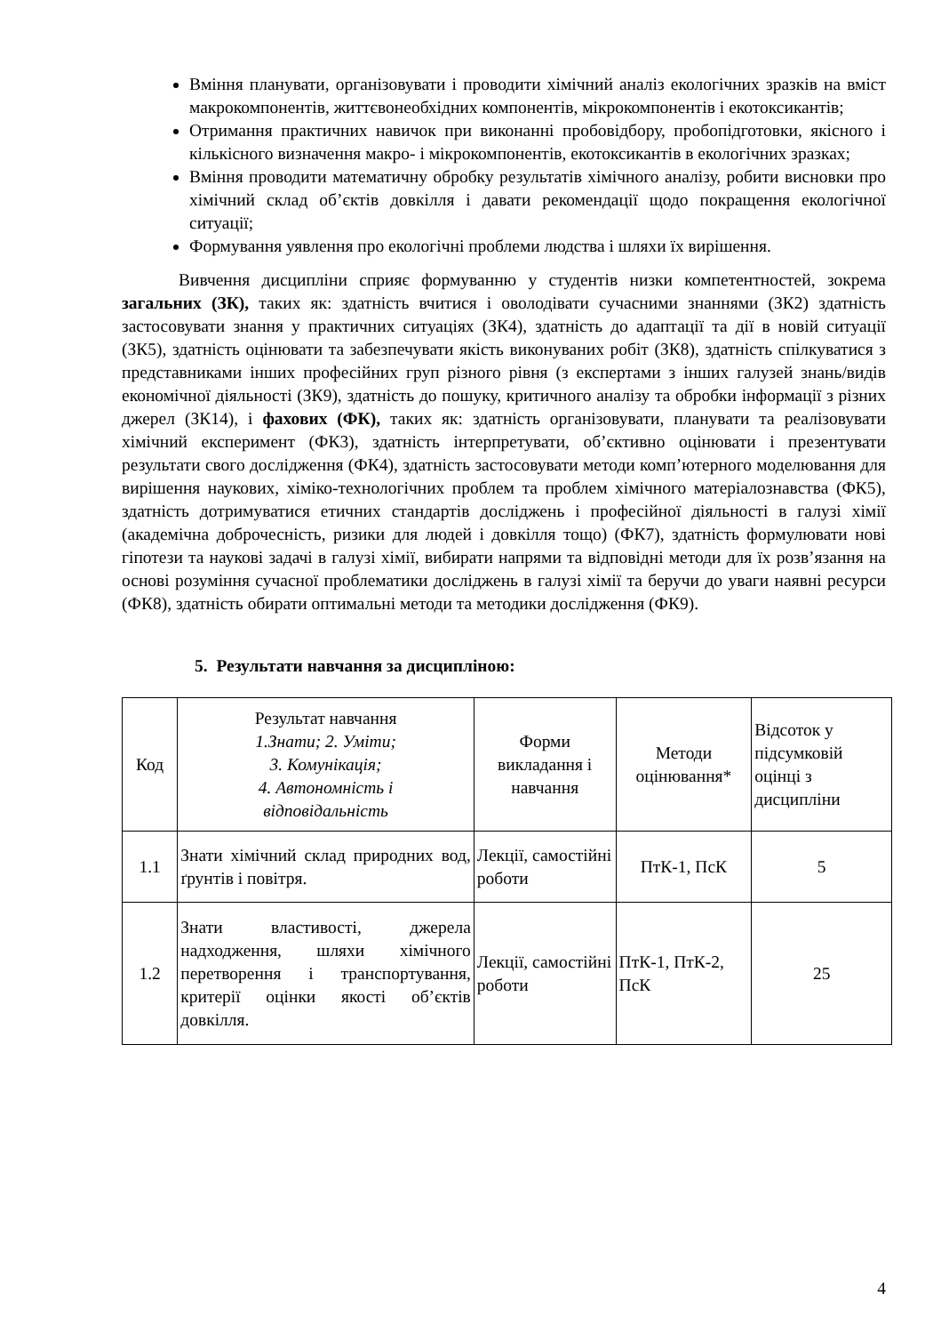Вміння планувати, організовувати і проводити хімічний аналіз екологічних зразків на вміст макрокомпонентів, життєвонеобхідних компонентів, мікрокомпонентів і екотоксикантів;
Отримання практичних навичок при виконанні пробовідбору, пробопідготовки, якісного і кількісного визначення макро- і мікрокомпонентів, екотоксикантів в екологічних зразках;
Вміння проводити математичну обробку результатів хімічного аналізу, робити висновки про хімічний склад об’єктів довкілля і давати рекомендації щодо покращення екологічної ситуації;
Формування уявлення про екологічні проблеми людства і шляхи їх вирішення.
Вивчення дисципліни сприяє формуванню у студентів низки компетентностей, зокрема загальних (ЗК), таких як: здатність вчитися і оволодівати сучасними знаннями (ЗК2) здатність застосовувати знання у практичних ситуаціях (ЗК4), здатність до адаптації та дії в новій ситуації (ЗК5), здатність оцінювати та забезпечувати якість виконуваних робіт (ЗК8), здатність спілкуватися з представниками інших професійних груп різного рівня (з експертами з інших галузей знань/видів економічної діяльності (ЗК9), здатність до пошуку, критичного аналізу та обробки інформації з різних джерел (ЗК14), і фахових (ФК), таких як: здатність організовувати, планувати та реалізовувати хімічний експеримент (ФК3), здатність інтерпретувати, об’єктивно оцінювати і презентувати результати свого дослідження (ФК4), здатність застосовувати методи комп’ютерного моделювання для вирішення наукових, хіміко-технологічних проблем та проблем хімічного матеріалознавства (ФК5), здатність дотримуватися етичних стандартів досліджень і професійної діяльності в галузі хімії (академічна доброчесність, ризики для людей і довкілля тощо) (ФК7), здатність формулювати нові гіпотези та наукові задачі в галузі хімії, вибирати напрями та відповідні методи для їх розв’язання на основі розуміння сучасної проблематики досліджень в галузі хімії та беручи до уваги наявні ресурси (ФК8), здатність обирати оптимальні методи та методики дослідження (ФК9).
5. Результати навчання за дисципліною:
| Код | Результат навчання 1.Знати; 2. Уміти; 3. Комунікація; 4. Автономність і відповідальність | Форми викладання і навчання | Методи оцінювання* | Відсоток у підсумковій оцінці з дисципліни |
| 1.1 | Знати хімічний склад природних вод, ґрунтів і повітря. | Лекції, самостійні роботи | ПтК-1, ПсК | 5 |
| 1.2 | Знати властивості, джерела надходження, шляхи хімічного перетворення і транспортування, критерії оцінки якості об’єктів довкілля. | Лекції, самостійні роботи | ПтК-1, ПтК-2, ПсК | 25 |
4